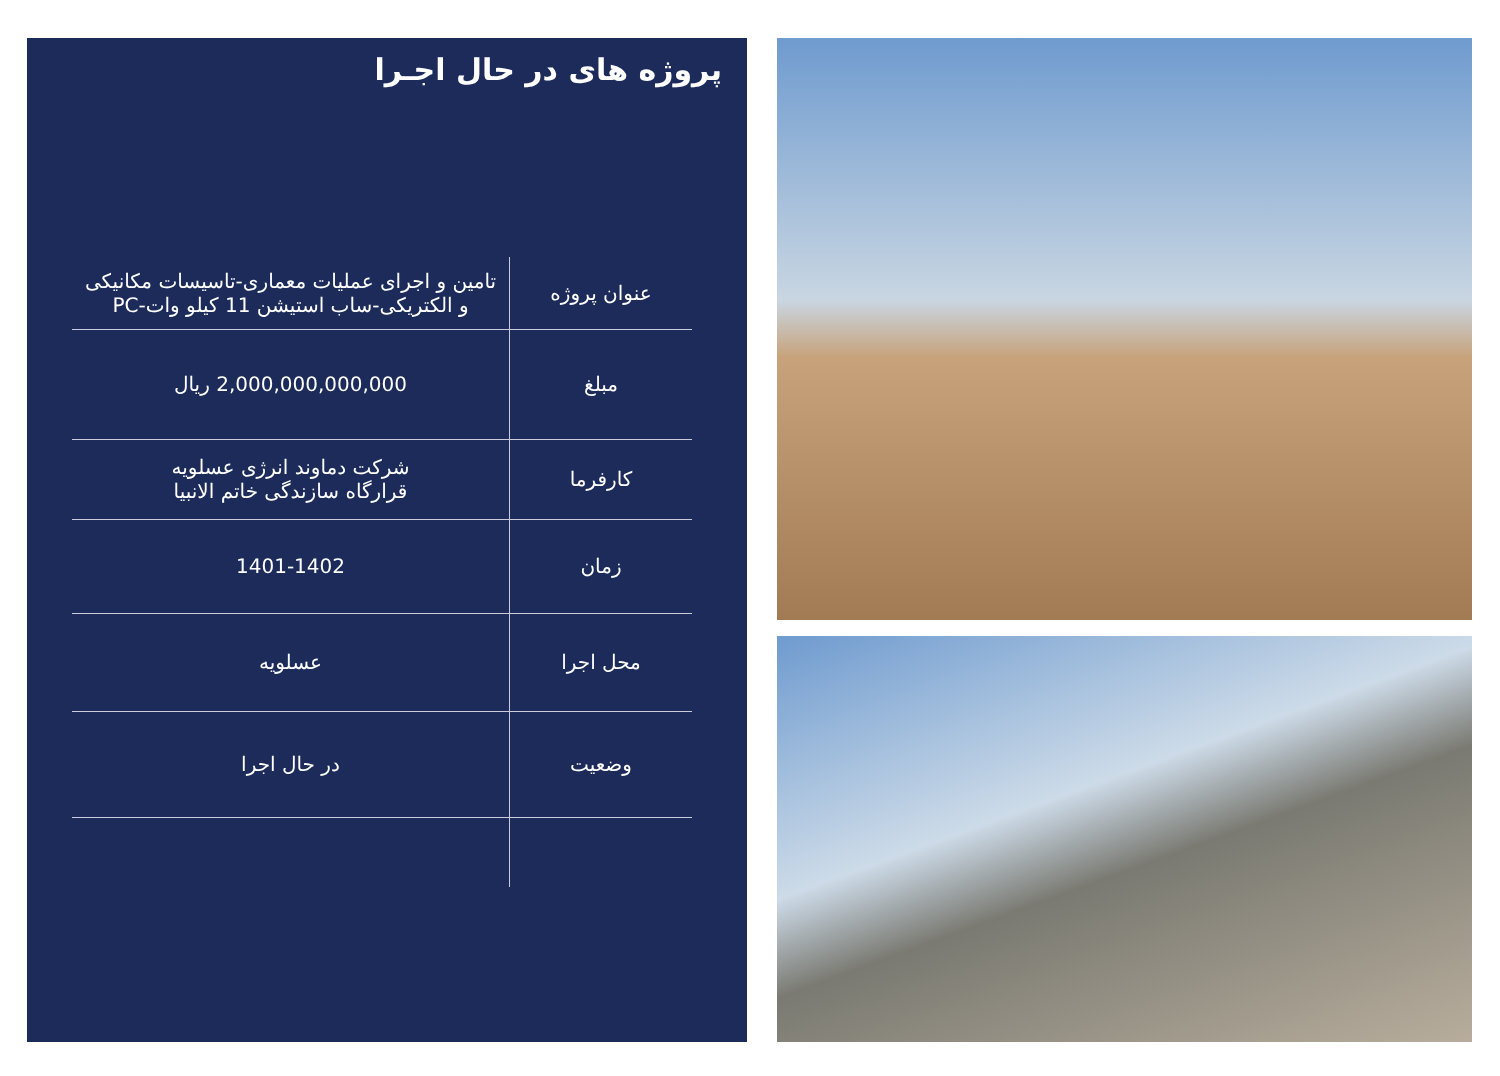پروژه های در حال اجـرا
| عنوان پروژه | تامین و اجرای عملیات معماری-تاسیسات مکانیکی و الکتریکی-ساب استیشن 11 کیلو وات-PC |
| مبلغ | 2,000,000,000,000 ریال |
| کارفرما | شرکت دماوند انرژی عسلویه قرارگاه سازندگی خاتم الانبیا |
| زمان | 1401-1402 |
| محل اجرا | عسلویه |
| وضعیت | در حال اجرا |